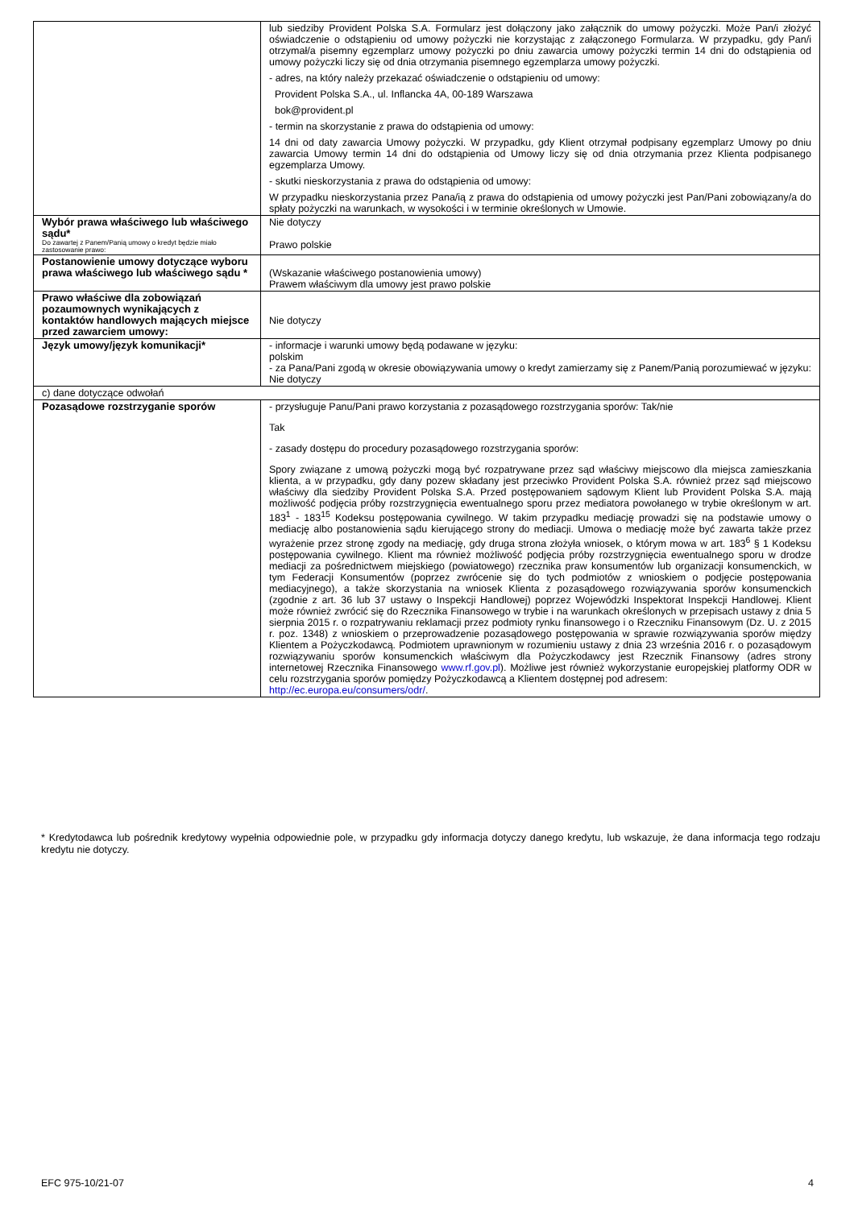| | lub siedziby Provident Polska S.A. Formularz jest dołączony jako załącznik do umowy pożyczki. Może Pan/i złożyć oświadczenie o odstąpieniu od umowy pożyczki nie korzystając z załączonego Formularza. W przypadku, gdy Pan/i otrzymał/a pisemny egzemplarz umowy pożyczki po dniu zawarcia umowy pożyczki termin 14 dni do odstąpienia od umowy pożyczki liczy się od dnia otrzymania pisemnego egzemplarza umowy pożyczki. - adres, na który należy przekazać oświadczenie o odstąpieniu od umowy: Provident Polska S.A., ul. Inflancka 4A, 00-189 Warszawa bok@provident.pl - termin na skorzystanie z prawa do odstąpienia od umowy: 14 dni od daty zawarcia Umowy pożyczki. W przypadku, gdy Klient otrzymał podpisany egzemplarz Umowy po dniu zawarcia Umowy termin 14 dni do odstąpienia od Umowy liczy się od dnia otrzymania przez Klienta podpisanego egzemplarza Umowy. - skutki nieskorzystania z prawa do odstąpienia od umowy: W przypadku nieskorzystania przez Pana/ią z prawa do odstąpienia od umowy pożyczki jest Pan/Pani zobowiązany/a do spłaty pożyczki na warunkach, w wysokości i w terminie określonych w Umowie. |
| Wybór prawa właściwego lub właściwego sądu* Do zawartej z Panem/Panią umowy o kredyt będzie miało zastosowanie prawo: | Nie dotyczy Prawo polskie |
| Postanowienie umowy dotyczące wyboru prawa właściwego lub właściwego sądu * | (Wskazanie właściwego postanowienia umowy) Prawem właściwym dla umowy jest prawo polskie |
| Prawo właściwe dla zobowiązań pozaumownych wynikających z kontaktów handlowych mających miejsce przed zawarciem umowy: | Nie dotyczy |
| Język umowy/język komunikacji* | - informacje i warunki umowy będą podawane w języku: polskim - za Pana/Pani zgodą w okresie obowiązywania umowy o kredyt zamierzamy się z Panem/Panią porozumiewać w języku: Nie dotyczy |
| c) dane dotyczące odwołań | |
| Pozasądowe rozstrzyganie sporów | - przysługuje Panu/Pani prawo korzystania z pozasądowego rozstrzygania sporów: Tak/nie Tak - zasady dostępu do procedury pozasądowego rozstrzygania sporów: Spory związane z umową pożyczki mogą być rozpatrywane przez sąd właściwy miejscowo dla miejsca zamieszkania klienta, a w przypadku, gdy dany pozew składany jest przeciwko Provident Polska S.A. również przez sąd miejscowo właściwy dla siedziby Provident Polska S.A. Przed postępowaniem sądowym Klient lub Provident Polska S.A. mają możliwość podjęcia próby rozstrzygnięcia ewentualnego sporu przez mediatora powołanego w trybie określonym w art. 183<sup>1</sup> - 183<sup>15</sup> Kodeksu postępowania cywilnego. W takim przypadku mediację prowadzi się na podstawie umowy o mediację albo postanowienia sądu kierującego strony do mediacji. Umowa o mediację może być zawarta także przez wyrażenie przez stronę zgody na mediację, gdy druga strona złożyła wniosek, o którym mowa w art. 183<sup>6</sup> § 1 Kodeksu postępowania cywilnego. Klient ma również możliwość podjęcia próby rozstrzygnięcia ewentualnego sporu w drodze mediacji za pośrednictwem miejskiego (powiatowego) rzecznika praw konsumentów lub organizacji konsumenckich, w tym Federacji Konsumentów (poprzez zwrócenie się do tych podmiotów z wnioskiem o podjęcie postępowania mediacyjnego), a także skorzystania na wniosek Klienta z pozasądowego rozwiązywania sporów konsumenckich (zgodnie z art. 36 lub 37 ustawy o Inspekcji Handlowej) poprzez Wojewódzki Inspektorat Inspekcji Handlowej. Klient może również zwrócić się do Rzecznika Finansowego w trybie i na warunkach określonych w przepisach ustawy z dnia 5 sierpnia 2015 r. o rozpatrywaniu reklamacji przez podmioty rynku finansowego i o Rzeczniku Finansowym (Dz. U. z 2015 r. poz. 1348) z wnioskiem o przeprowadzenie pozasądowego postępowania w sprawie rozwiązywania sporów między Klientem a Pożyczkodawcą. Podmiotem uprawnionym w rozumieniu ustawy z dnia 23 września 2016 r. o pozasądowym rozwiązywaniu sporów konsumenckich właściwym dla Pożyczkodawcy jest Rzecznik Finansowy (adres strony internetowej Rzecznika Finansowego www.rf.gov.pl ). Możliwe jest również wykorzystanie europejskiej platformy ODR w celu rozstrzygania sporów pomiędzy Pożyczkodawcą a Klientem dostępnej pod adresem: http://ec.europa.eu/consumers/odr/ . |
* Kredytodawca lub pośrednik kredytowy wypełnia odpowiednie pole, w przypadku gdy informacja dotyczy danego kredytu, lub wskazuje, że dana informacja tego rodzaju kredytu nie dotyczy.
EFC 975-10/21-07 4